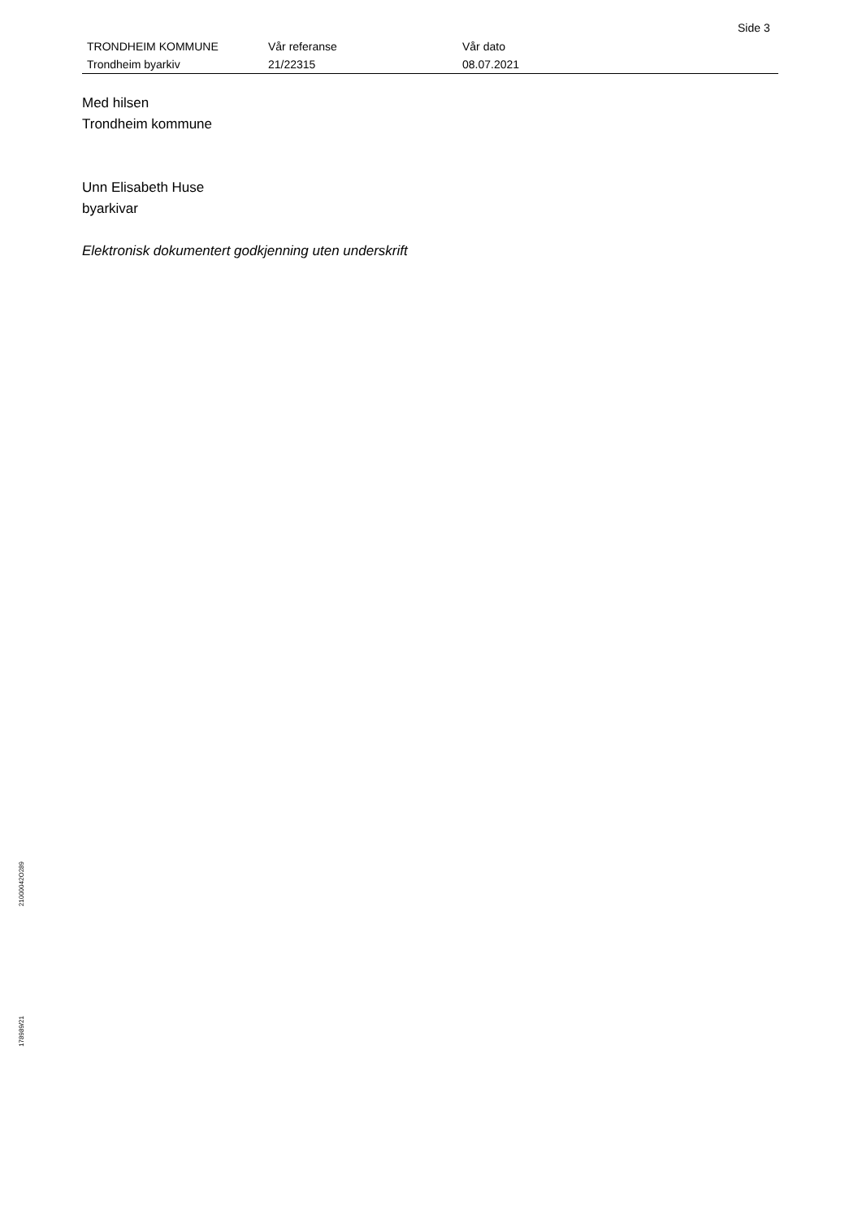Side 3
| TRONDHEIM KOMMUNE Trondheim byarkiv | Vår referanse 21/22315 | Vår dato 08.07.2021 |
Med hilsen
Trondheim kommune
Unn Elisabeth Huse
byarkivar
Elektronisk dokumentert godkjenning uten underskrift
21000042O289
178989/21